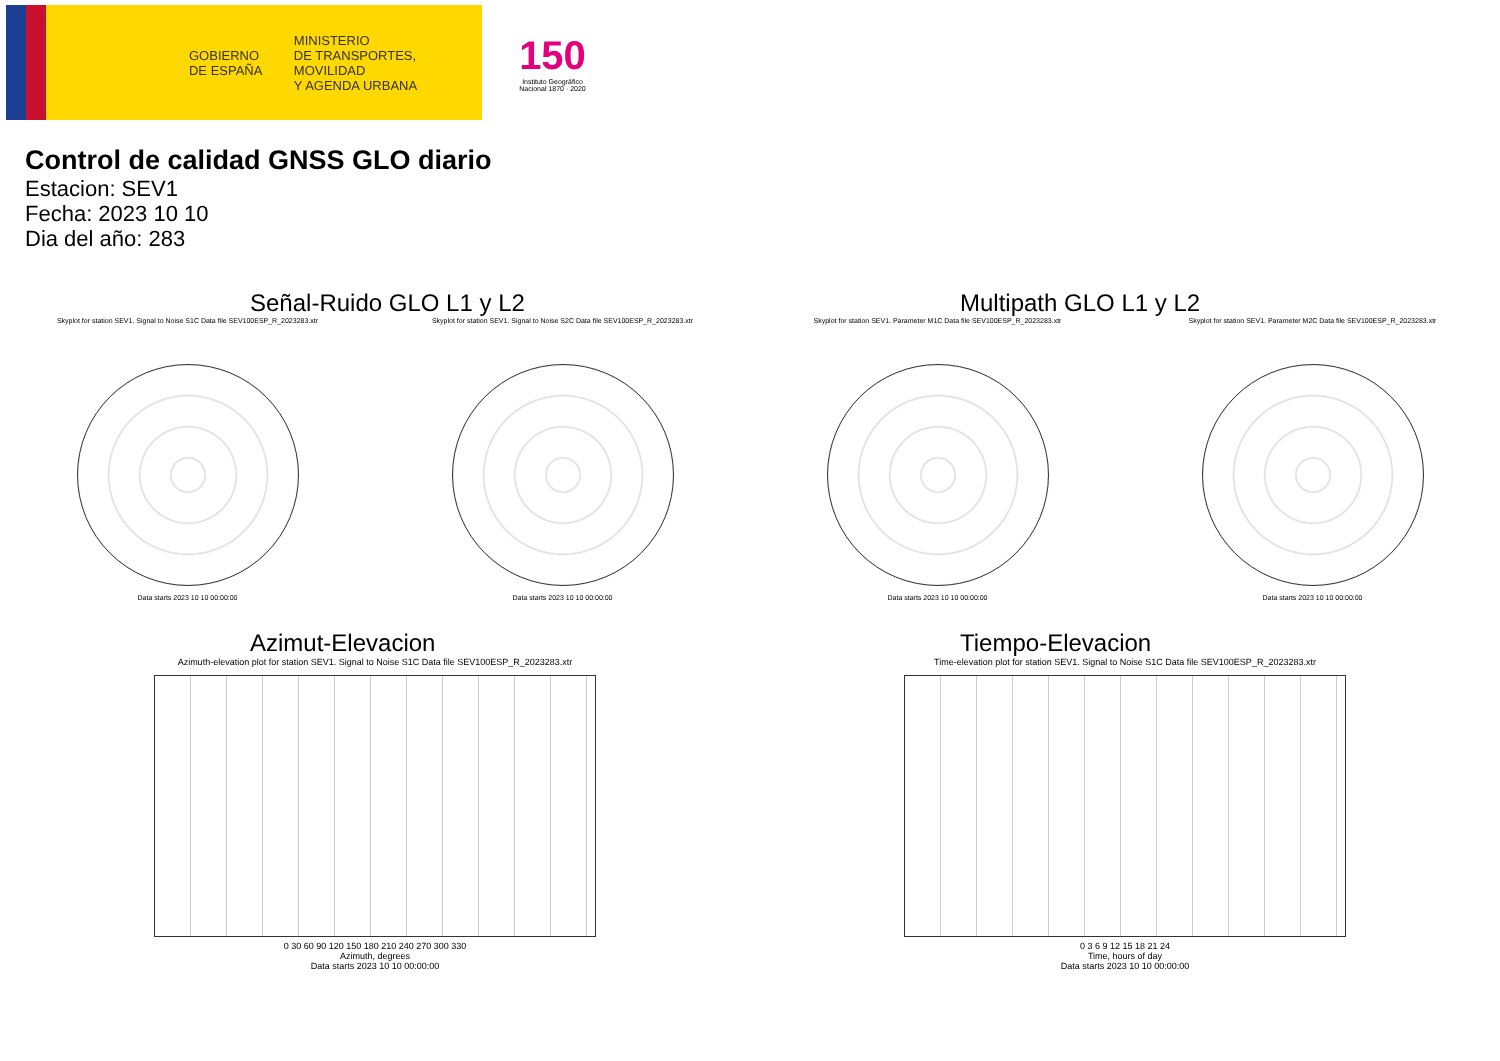GOBIERNO
DE ESPAÑA
MINISTERIO
DE TRANSPORTES, MOVILIDAD
Y AGENDA URBANA
150
Instituto Geográfico
Nacional 1870 · 2020
Control de calidad GNSS GLO diario
Estacion: SEV1
Fecha: 2023 10 10
Dia del año: 283
Señal-Ruido GLO L1 y L2
Skyplot for station SEV1. Signal to Noise S1C Data file SEV100ESP_R_2023283.xtr
Data starts 2023 10 10 00:00:00
Skyplot for station SEV1. Signal to Noise S2C Data file SEV100ESP_R_2023283.xtr
Data starts 2023 10 10 00:00:00
Multipath GLO L1 y L2
Skyplot for station SEV1. Parameter M1C Data file SEV100ESP_R_2023283.xtr
Data starts 2023 10 10 00:00:00
Skyplot for station SEV1. Parameter M2C Data file SEV100ESP_R_2023283.xtr
Data starts 2023 10 10 00:00:00
Azimut-Elevacion
Azimuth-elevation plot for station SEV1. Signal to Noise S1C Data file SEV100ESP_R_2023283.xtr
0 30 60 90 120 150 180 210 240 270 300 330
Azimuth, degrees
Data starts 2023 10 10 00:00:00
Tiempo-Elevacion
Time-elevation plot for station SEV1. Signal to Noise S1C Data file SEV100ESP_R_2023283.xtr
0 3 6 9 12 15 18 21 24
Time, hours of day
Data starts 2023 10 10 00:00:00